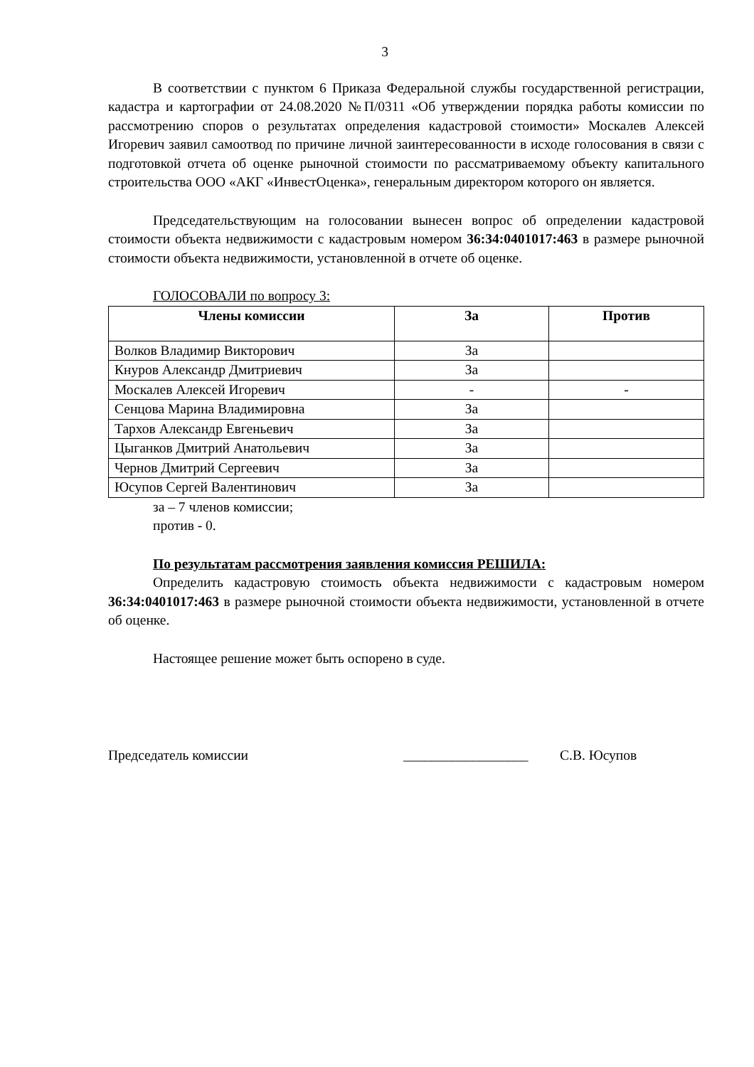3
В соответствии с пунктом 6 Приказа Федеральной службы государственной регистрации, кадастра и картографии от 24.08.2020 №П/0311 «Об утверждении порядка работы комиссии по рассмотрению споров о результатах определения кадастровой стоимости» Москалев Алексей Игоревич заявил самоотвод по причине личной заинтересованности в исходе голосования в связи с подготовкой отчета об оценке рыночной стоимости по рассматриваемому объекту капитального строительства ООО «АКГ «ИнвестОценка», генеральным директором которого он является.
Председательствующим на голосовании вынесен вопрос об определении кадастровой стоимости объекта недвижимости с кадастровым номером 36:34:0401017:463 в размере рыночной стоимости объекта недвижимости, установленной в отчете об оценке.
ГОЛОСОВАЛИ по вопросу 3:
| Члены комиссии | За | Против |
| --- | --- | --- |
| Волков Владимир Викторович | За | |
| Кнуров Александр Дмитриевич | За | |
| Москалев Алексей Игоревич | - | - |
| Сенцова Марина Владимировна | За | |
| Тархов Александр Евгеньевич | За | |
| Цыганков Дмитрий Анатольевич | За | |
| Чернов Дмитрий Сергеевич | За | |
| Юсупов Сергей Валентинович | За | |
за – 7 членов комиссии;
против - 0.
По результатам рассмотрения заявления комиссия РЕШИЛА:
Определить кадастровую стоимость объекта недвижимости с кадастровым номером 36:34:0401017:463 в размере рыночной стоимости объекта недвижимости, установленной в отчете об оценке.
Настоящее решение может быть оспорено в суде.
Председатель комиссии __________________ С.В. Юсупов